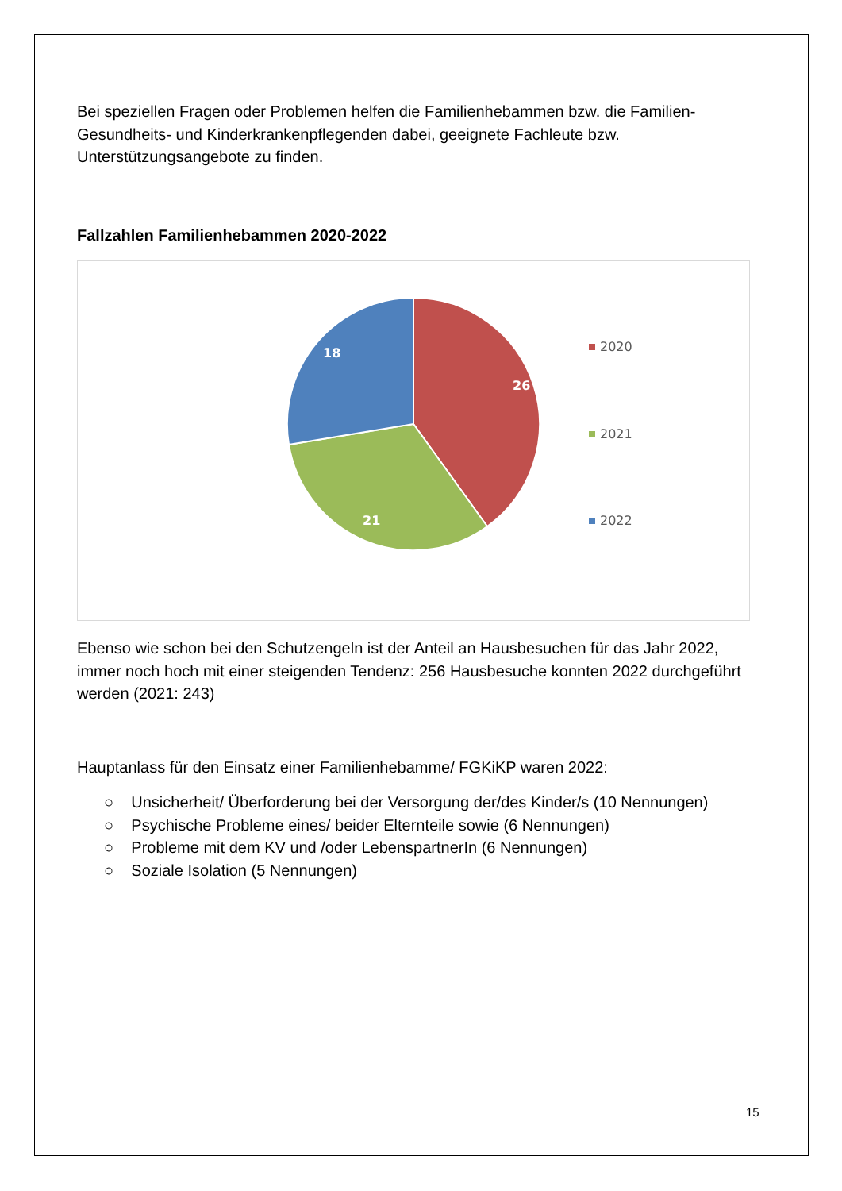Bei speziellen Fragen oder Problemen helfen die Familienhebammen bzw. die Familien-Gesundheits- und Kinderkrankenpflegenden dabei, geeignete Fachleute bzw. Unterstützungsangebote zu finden.
Fallzahlen Familienhebammen 2020-2022
26
21
18
2020
2021
2022
Ebenso wie schon bei den Schutzengeln ist der Anteil an Hausbesuchen für das Jahr 2022, immer noch hoch mit einer steigenden Tendenz: 256 Hausbesuche konnten 2022 durchgeführt werden (2021: 243)
Hauptanlass für den Einsatz einer Familienhebamme/ FGKiKP waren 2022:
○ Unsicherheit/ Überforderung bei der Versorgung der/des Kinder/s (10 Nennungen)
○ Psychische Probleme eines/ beider Elternteile sowie (6 Nennungen)
○ Probleme mit dem KV und /oder LebenspartnerIn (6 Nennungen)
○ Soziale Isolation (5 Nennungen)
15